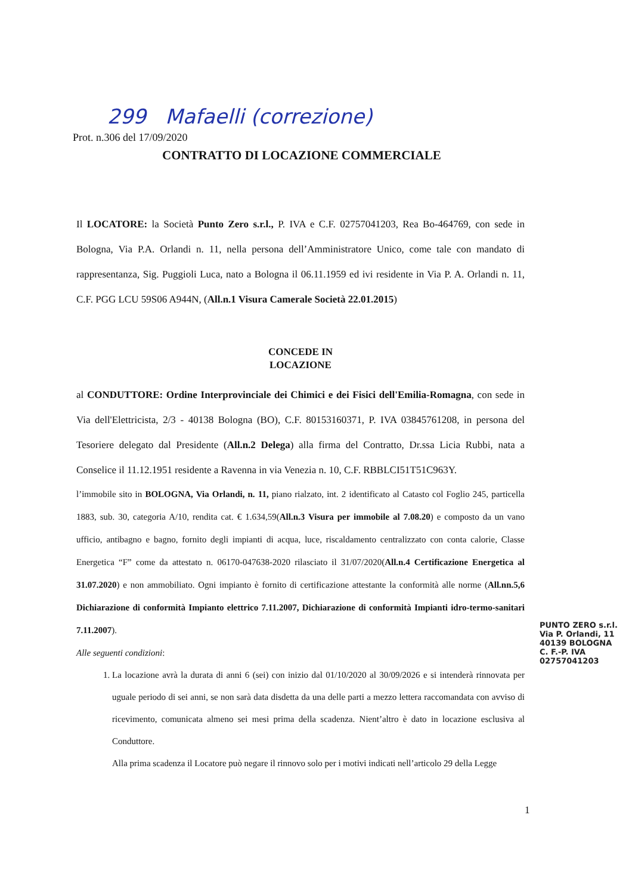299 Mafaelli (correzione)
Prot. n.306 del 17/09/2020
CONTRATTO DI LOCAZIONE COMMERCIALE
Il LOCATORE: la Società Punto Zero s.r.l., P. IVA e C.F. 02757041203, Rea Bo-464769, con sede in Bologna, Via P.A. Orlandi n. 11, nella persona dell’Amministratore Unico, come tale con mandato di rappresentanza, Sig. Puggioli Luca, nato a Bologna il 06.11.1959 ed ivi residente in Via P. A. Orlandi n. 11, C.F. PGG LCU 59S06 A944N, (All.n.1 Visura Camerale Società 22.01.2015)
CONCEDE IN
LOCAZIONE
al CONDUTTORE: Ordine Interprovinciale dei Chimici e dei Fisici dell'Emilia-Romagna, con sede in Via dell'Elettricista, 2/3 - 40138 Bologna (BO), C.F. 80153160371, P. IVA 03845761208, in persona del Tesoriere delegato dal Presidente (All.n.2 Delega) alla firma del Contratto, Dr.ssa Licia Rubbi, nata a Conselice il 11.12.1951 residente a Ravenna in via Venezia n. 10, C.F. RBBLCI51T51C963Y.
l’immobile sito in BOLOGNA, Via Orlandi, n. 11, piano rialzato, int. 2 identificato al Catasto col Foglio 245, particella 1883, sub. 30, categoria A/10, rendita cat. € 1.634,59(All.n.3 Visura per immobile al 7.08.20) e composto da un vano ufficio, antibagno e bagno, fornito degli impianti di acqua, luce, riscaldamento centralizzato con conta calorie, Classe Energetica “F” come da attestato n. 06170-047638-2020 rilasciato il 31/07/2020(All.n.4 Certificazione Energetica al 31.07.2020) e non ammobiliato. Ogni impianto è fornito di certificazione attestante la conformità alle norme (All.nn.5,6 Dichiarazione di conformità Impianto elettrico 7.11.2007, Dichiarazione di conformità Impianti idro-termo-sanitari 7.11.2007).
Alle seguenti condizioni:
1. La locazione avrà la durata di anni 6 (sei) con inizio dal 01/10/2020 al 30/09/2026 e si intenderà rinnovata per uguale periodo di sei anni, se non sarà data disdetta da una delle parti a mezzo lettera raccomandata con avviso di ricevimento, comunicata almeno sei mesi prima della scadenza. Nient’altro è dato in locazione esclusiva al Conduttore.
Alla prima scadenza il Locatore può negare il rinnovo solo per i motivi indicati nell’articolo 29 della Legge
PUNTO ZERO s.r.l.
Via P. Orlandi, 11
40139 BOLOGNA
C. F.-P. IVA 02757041203
1